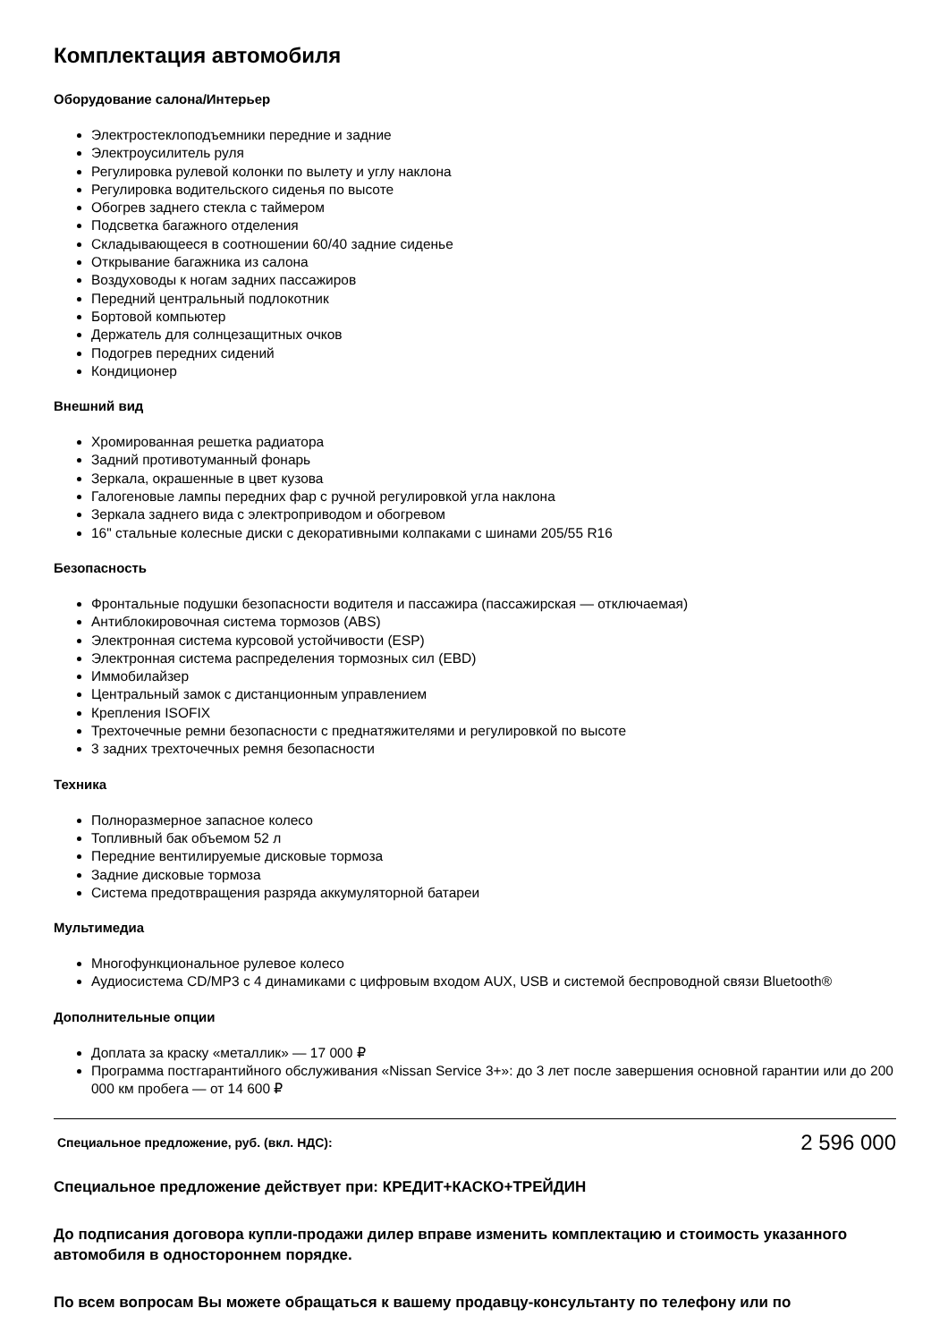Комплектация автомобиля
Оборудование салона/Интерьер
Электростеклоподъемники передние и задние
Электроусилитель руля
Регулировка рулевой колонки по вылету и углу наклона
Регулировка водительского сиденья по высоте
Обогрев заднего стекла с таймером
Подсветка багажного отделения
Складывающееся в соотношении 60/40 задние сиденье
Открывание багажника из салона
Воздуховоды к ногам задних пассажиров
Передний центральный подлокотник
Бортовой компьютер
Держатель для солнцезащитных очков
Подогрев передних сидений
Кондиционер
Внешний вид
Хромированная решетка радиатора
Задний противотуманный фонарь
Зеркала, окрашенные в цвет кузова
Галогеновые лампы передних фар с ручной регулировкой угла наклона
Зеркала заднего вида с электроприводом и обогревом
16" стальные колесные диски с декоративными колпаками с шинами 205/55 R16
Безопасность
Фронтальные подушки безопасности водителя и пассажира (пассажирская — отключаемая)
Антиблокировочная система тормозов (ABS)
Электронная система курсовой устойчивости (ESP)
Электронная система распределения тормозных сил (EBD)
Иммобилайзер
Центральный замок с дистанционным управлением
Крепления ISOFIX
Трехточечные ремни безопасности с преднатяжителями и регулировкой по высоте
3 задних трехточечных ремня безопасности
Техника
Полноразмерное запасное колесо
Топливный бак объемом 52 л
Передние вентилируемые дисковые тормоза
Задние дисковые тормоза
Система предотвращения разряда аккумуляторной батареи
Мультимедиа
Многофункциональное рулевое колесо
Аудиосистема CD/MP3 с 4 динамиками с цифровым входом AUX, USB и системой беспроводной связи Bluetooth®
Дополнительные опции
Доплата за краску «металлик» — 17 000 ₽
Программа постгарантийного обслуживания «Nissan Service 3+»: до 3 лет после завершения основной гарантии или до 200 000 км пробега — от 14 600 ₽
Специальное предложение, руб. (вкл. НДС): 2 596 000
Специальное предложение действует при: КРЕДИТ+КАСКО+ТРЕЙДИН
До подписания договора купли-продажи дилер вправе изменить комплектацию и стоимость указанного автомобиля в одностороннем порядке.
По всем вопросам Вы можете обращаться к вашему продавцу-консультанту по телефону или по